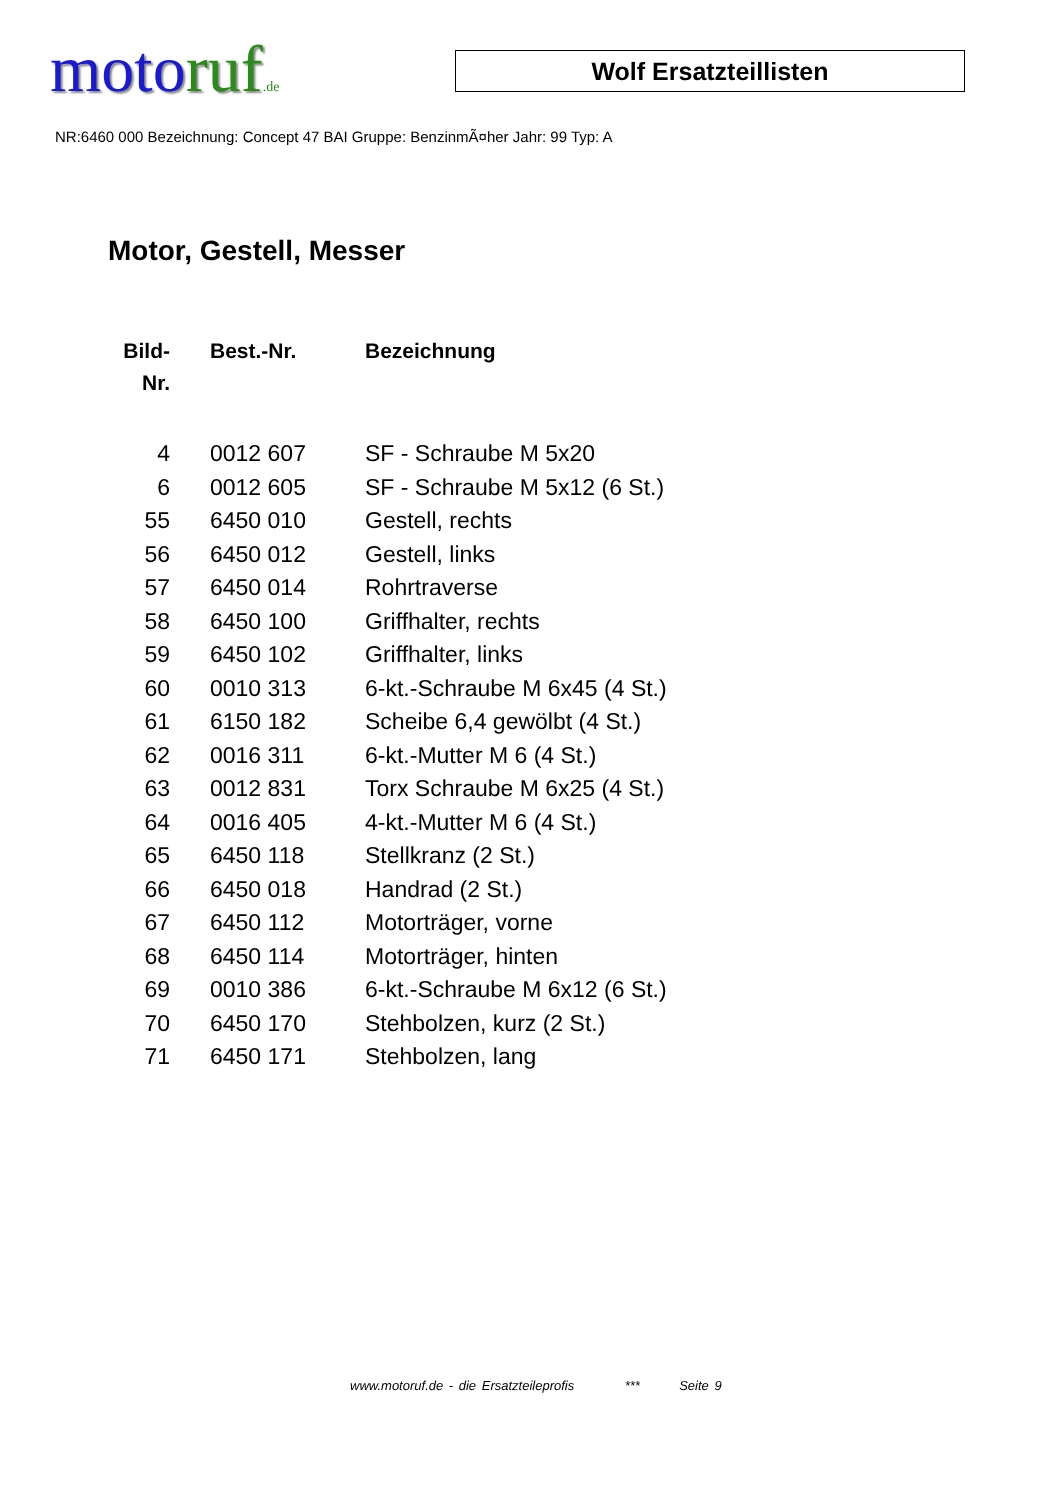motoruf.de
Wolf Ersatzteillisten
NR:6460 000 Bezeichnung: Concept 47 BAI Gruppe: BenzinmÃ¤her Jahr: 99 Typ: A
Motor, Gestell, Messer
| Bild- Nr. | Best.-Nr. | Bezeichnung |
| --- | --- | --- |
| 4 | 0012 607 | SF - Schraube M 5x20 |
| 6 | 0012 605 | SF - Schraube M 5x12 (6 St.) |
| 55 | 6450 010 | Gestell, rechts |
| 56 | 6450 012 | Gestell, links |
| 57 | 6450 014 | Rohrtraverse |
| 58 | 6450 100 | Griffhalter, rechts |
| 59 | 6450 102 | Griffhalter, links |
| 60 | 0010 313 | 6-kt.-Schraube M 6x45 (4 St.) |
| 61 | 6150 182 | Scheibe 6,4 gewölbt (4 St.) |
| 62 | 0016 311 | 6-kt.-Mutter M 6 (4 St.) |
| 63 | 0012 831 | Torx Schraube M 6x25 (4 St.) |
| 64 | 0016 405 | 4-kt.-Mutter M 6 (4 St.) |
| 65 | 6450 118 | Stellkranz (2 St.) |
| 66 | 6450 018 | Handrad (2 St.) |
| 67 | 6450 112 | Motorträger, vorne |
| 68 | 6450 114 | Motorträger, hinten |
| 69 | 0010 386 | 6-kt.-Schraube M 6x12 (6 St.) |
| 70 | 6450 170 | Stehbolzen, kurz (2 St.) |
| 71 | 6450 171 | Stehbolzen, lang |
www.motoruf.de - die Ersatzteileprofis *** Seite 9